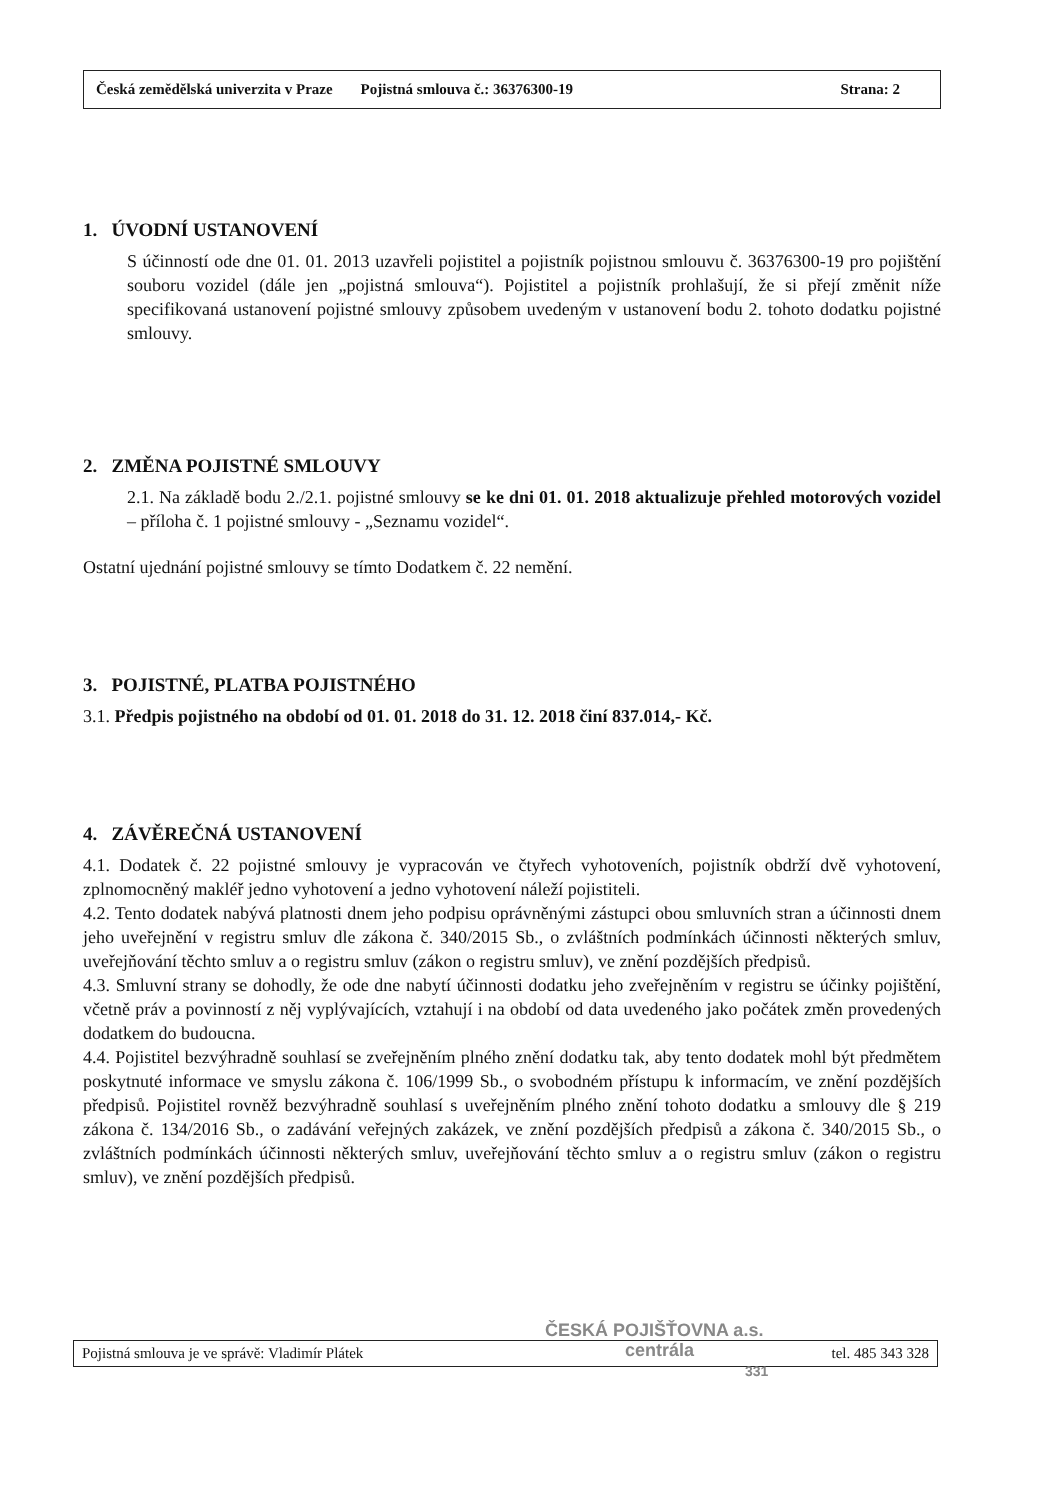Česká zemědělská univerzita v Praze Pojistná smlouva č.: 36376300-19 Strana: 2
1. ÚVODNÍ USTANOVENÍ
S účinností ode dne 01. 01. 2013 uzavřeli pojistitel a pojistník pojistnou smlouvu č. 36376300-19 pro pojištění souboru vozidel (dále jen „pojistná smlouva“). Pojistitel a pojistník prohlašují, že si přejí změnit níže specifikovaná ustanovení pojistné smlouvy způsobem uvedeným v ustanovení bodu 2. tohoto dodatku pojistné smlouvy.
2. ZMĚNA POJISTNÉ SMLOUVY
2.1. Na základě bodu 2./2.1. pojistné smlouvy se ke dni 01. 01. 2018 aktualizuje přehled motorových vozidel – příloha č. 1 pojistné smlouvy - „Seznamu vozidel“.
Ostatní ujednání pojistné smlouvy se tímto Dodatkem č. 22 nemění.
3. POJISTNÉ, PLATBA POJISTNÉHO
3.1. Předpis pojistného na období od 01. 01. 2018 do 31. 12. 2018 činí 837.014,- Kč.
4. ZÁVĚREČNÁ USTANOVENÍ
4.1. Dodatek č. 22 pojistné smlouvy je vypracován ve čtyřech vyhotoveních, pojistník obdrží dvě vyhotovení, zplnomocněný makléř jedno vyhotovení a jedno vyhotovení náleží pojistiteli.
4.2. Tento dodatek nabývá platnosti dnem jeho podpisu oprávněnými zástupci obou smluvních stran a účinnosti dnem jeho uveřejnění v registru smluv dle zákona č. 340/2015 Sb., o zvláštních podmínkách účinnosti některých smluv, uveřejňování těchto smluv a o registru smluv (zákon o registru smluv), ve znění pozdějších předpisů.
4.3. Smluvní strany se dohodly, že ode dne nabytí účinnosti dodatku jeho zveřejněním v registru se účinky pojištění, včetně práv a povinností z něj vyplývajících, vztahují i na období od data uvedeného jako počátek změn provedených dodatkem do budoucna.
4.4. Pojistitel bezvýhradně souhlasí se zveřejněním plného znění dodatku tak, aby tento dodatek mohl být předmětem poskytnuté informace ve smyslu zákona č. 106/1999 Sb., o svobodném přístupu k informacím, ve znění pozdějších předpisů. Pojistitel rovněž bezvýhradně souhlasí s uveřejněním plného znění tohoto dodatku a smlouvy dle § 219 zákona č. 134/2016 Sb., o zadávání veřejných zakázek, ve znění pozdějších předpisů a zákona č. 340/2015 Sb., o zvláštních podmínkách účinnosti některých smluv, uveřejňování těchto smluv a o registru smluv (zákon o registru smluv), ve znění pozdějších předpisů.
Pojistná smlouva je ve správě: Vladimír Plátek tel. 485 343 328
ČESKÁ POJIŠŤOVNA a.s.
centrála
331